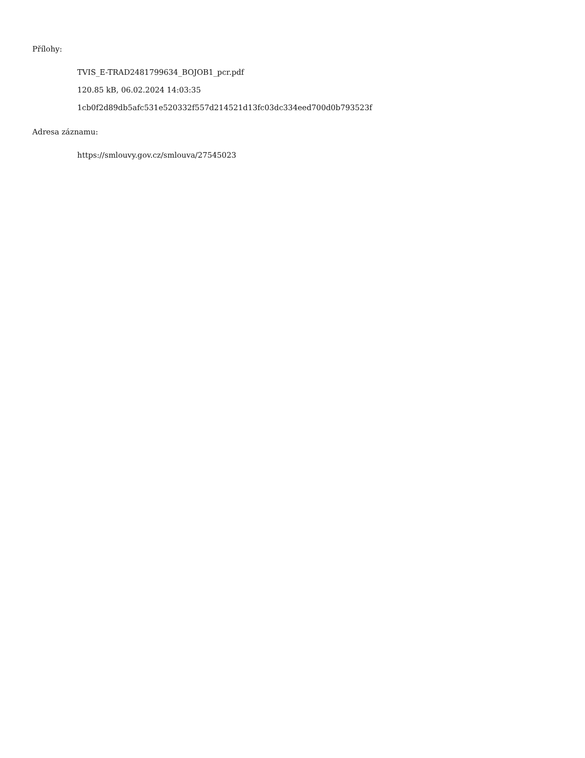Přílohy:
TVIS_E-TRAD2481799634_BOJOB1_pcr.pdf
120.85 kB, 06.02.2024 14:03:35
1cb0f2d89db5afc531e520332f557d214521d13fc03dc334eed700d0b793523f
Adresa záznamu:
https://smlouvy.gov.cz/smlouva/27545023